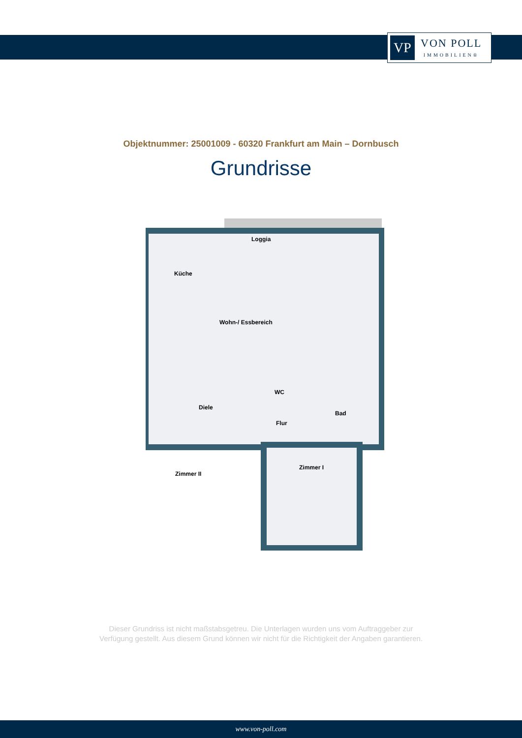VP
VON POLL
IMMOBILIEN®
Objektnummer: 25001009 - 60320 Frankfurt am Main – Dornbusch
Grundrisse
Loggia
Küche
Wohn-/ Essbereich
WC
Diele
Bad
Flur
Zimmer II
Zimmer I
Dieser Grundriss ist nicht maßstabsgetreu. Die Unterlagen wurden uns vom Auftraggeber zur Verfügung gestellt. Aus diesem Grund können wir nicht für die Richtigkeit der Angaben garantieren.
www.von-poll.com